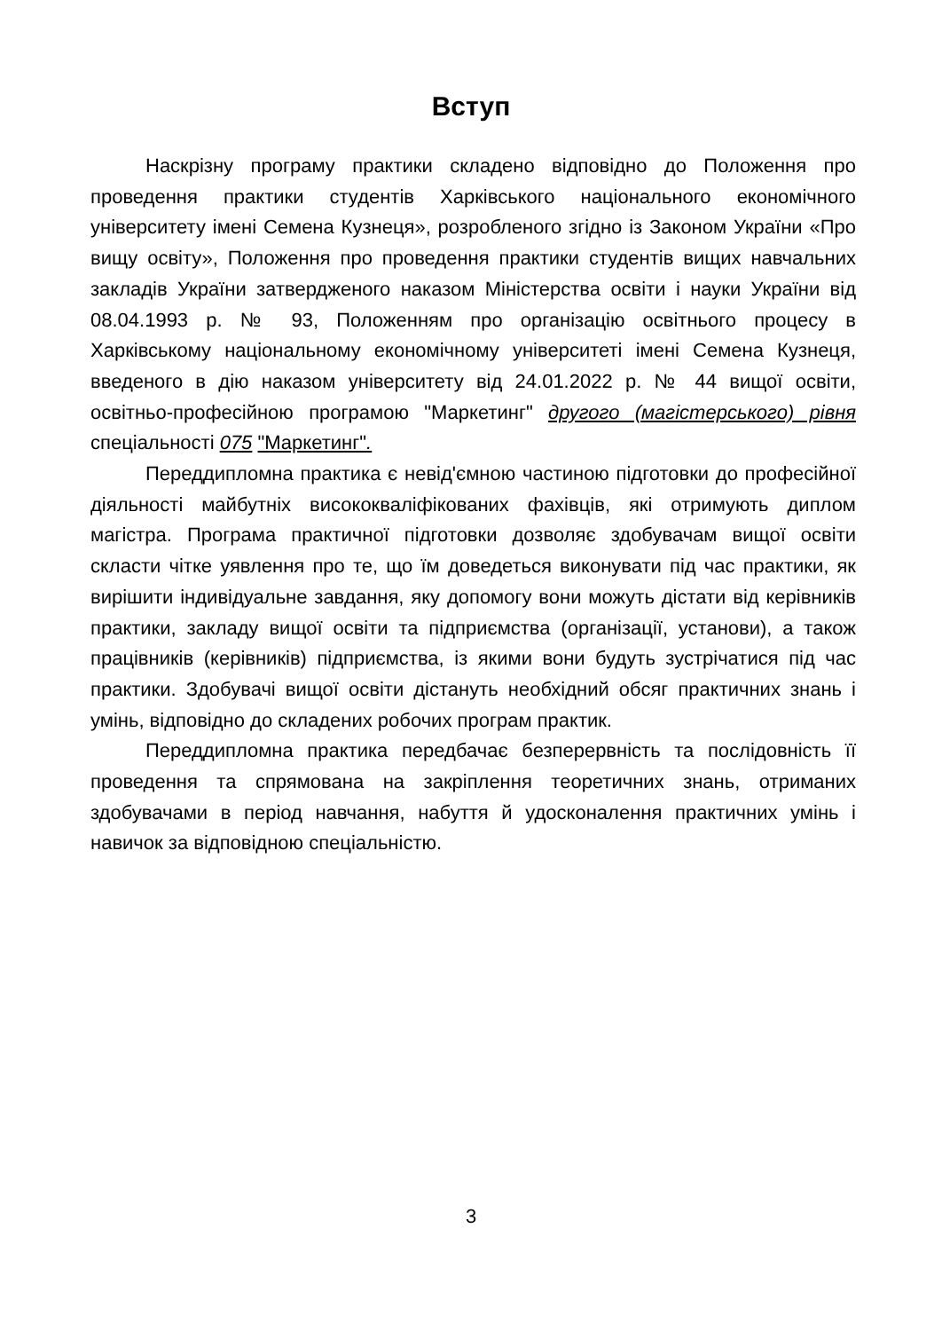Вступ
Наскрізну програму практики складено відповідно до Положення про проведення практики студентів Харківського національного економічного університету імені Семена Кузнеця», розробленого згідно із Законом України «Про вищу освіту», Положення про проведення практики студентів вищих навчальних закладів України затвердженого наказом Міністерства освіти і науки України від 08.04.1993 р. № 93, Положенням про організацію освітнього процесу в Харківському національному економічному університеті імені Семена Кузнеця, введеного в дію наказом університету від 24.01.2022 р. № 44 вищої освіти, освітньо-професійною програмою "Маркетинг" другого (магістерського) рівня спеціальності 075 "Маркетинг".
Переддипломна практика є невід'ємною частиною підготовки до професійної діяльності майбутніх висококваліфікованих фахівців, які отримують диплом магістра. Програма практичної підготовки дозволяє здобувачам вищої освіти скласти чітке уявлення про те, що їм доведеться виконувати під час практики, як вирішити індивідуальне завдання, яку допомогу вони можуть дістати від керівників практики, закладу вищої освіти та підприємства (організації, установи), а також працівників (керівників) підприємства, із якими вони будуть зустрічатися під час практики. Здобувачі вищої освіти дістануть необхідний обсяг практичних знань і умінь, відповідно до складених робочих програм практик.
Переддипломна практика передбачає безперервність та послідовність її проведення та спрямована на закріплення теоретичних знань, отриманих здобувачами в період навчання, набуття й удосконалення практичних умінь і навичок за відповідною спеціальністю.
3